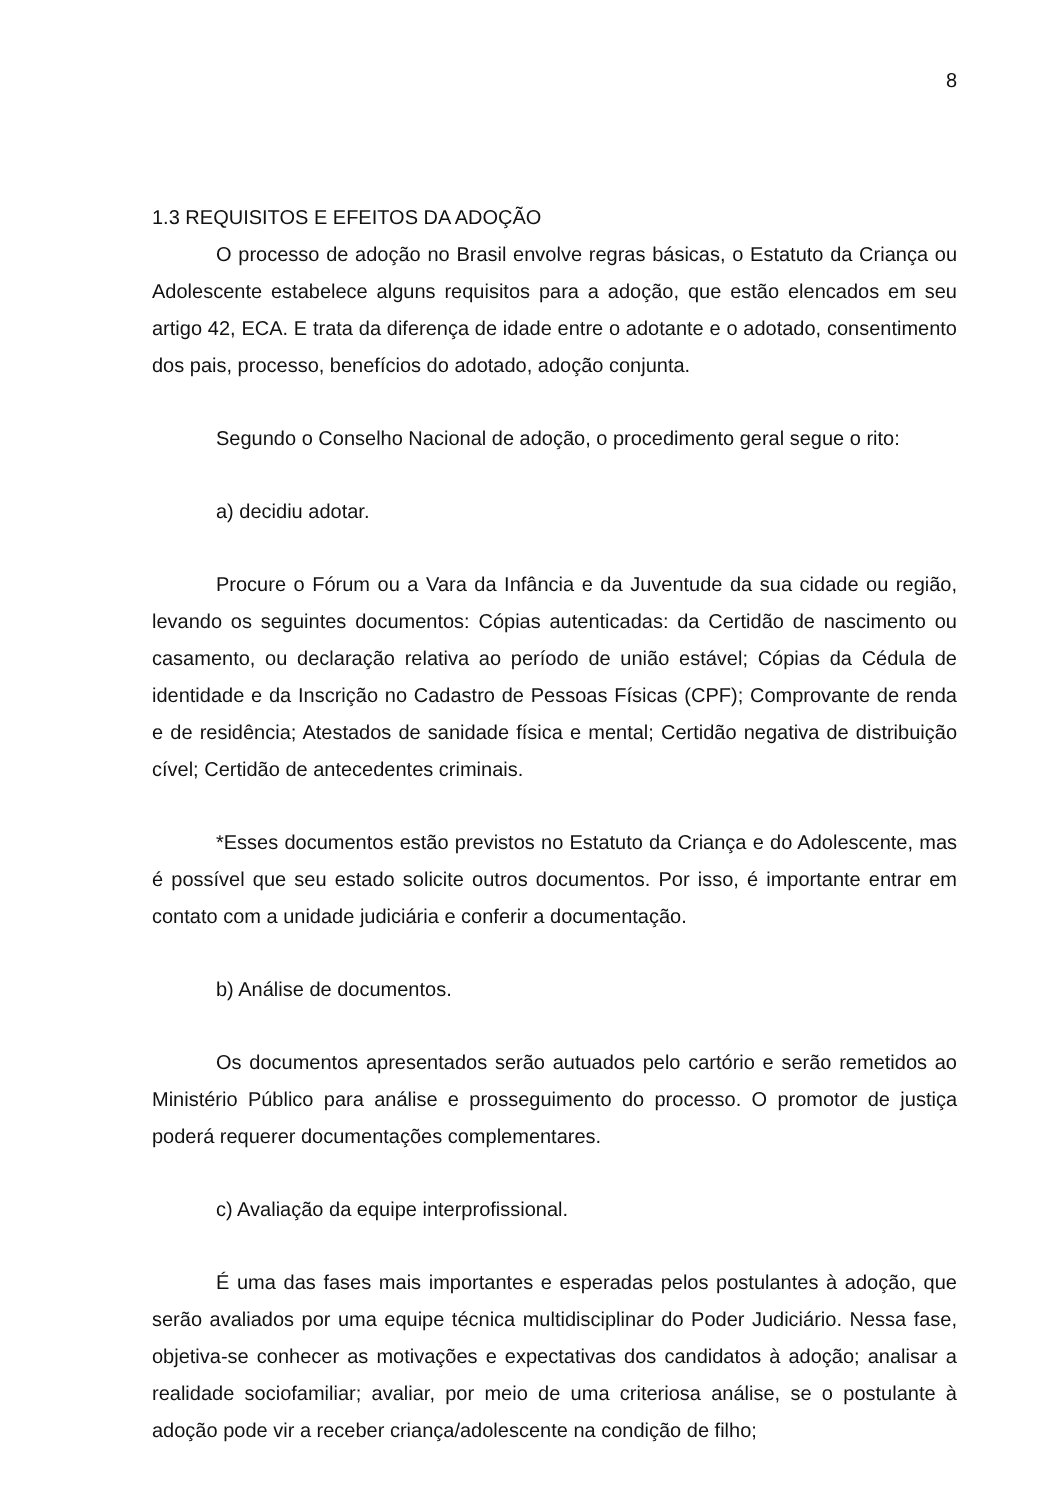8
1.3 REQUISITOS E EFEITOS DA ADOÇÃO
O processo de adoção no Brasil envolve regras básicas, o Estatuto da Criança ou Adolescente estabelece alguns requisitos para a adoção, que estão elencados em seu artigo 42, ECA. E trata da diferença de idade entre o adotante e o adotado, consentimento dos pais, processo, benefícios do adotado, adoção conjunta.
Segundo o Conselho Nacional de adoção, o procedimento geral segue o rito:
a) decidiu adotar.
Procure o Fórum ou a Vara da Infância e da Juventude da sua cidade ou região, levando os seguintes documentos: Cópias autenticadas: da Certidão de nascimento ou casamento, ou declaração relativa ao período de união estável; Cópias da Cédula de identidade e da Inscrição no Cadastro de Pessoas Físicas (CPF); Comprovante de renda e de residência; Atestados de sanidade física e mental; Certidão negativa de distribuição cível; Certidão de antecedentes criminais.
*Esses documentos estão previstos no Estatuto da Criança e do Adolescente, mas é possível que seu estado solicite outros documentos. Por isso, é importante entrar em contato com a unidade judiciária e conferir a documentação.
b) Análise de documentos.
Os documentos apresentados serão autuados pelo cartório e serão remetidos ao Ministério Público para análise e prosseguimento do processo. O promotor de justiça poderá requerer documentações complementares.
c) Avaliação da equipe interprofissional.
É uma das fases mais importantes e esperadas pelos postulantes à adoção, que serão avaliados por uma equipe técnica multidisciplinar do Poder Judiciário. Nessa fase, objetiva-se conhecer as motivações e expectativas dos candidatos à adoção; analisar a realidade sociofamiliar; avaliar, por meio de uma criteriosa análise, se o postulante à adoção pode vir a receber criança/adolescente na condição de filho;